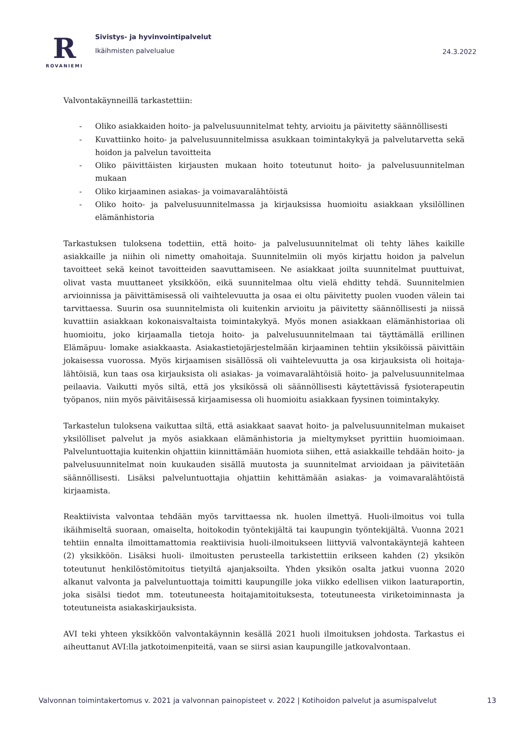R
ROVANIEMI
Sivistys- ja hyvinvointipalvelut
Ikäihmisten palvelualue
24.3.2022
Valvontakäynneillä tarkastettiin:
- Oliko asiakkaiden hoito- ja palvelusuunnitelmat tehty, arvioitu ja päivitetty säännöllisesti
- Kuvattiinko hoito- ja palvelusuunnitelmissa asukkaan toimintakykyä ja palvelutarvetta sekä hoidon ja palvelun tavoitteita
- Oliko päivittäisten kirjausten mukaan hoito toteutunut hoito- ja palvelusuunnitelman mukaan
- Oliko kirjaaminen asiakas- ja voimavaralähtöistä
- Oliko hoito- ja palvelusuunnitelmassa ja kirjauksissa huomioitu asiakkaan yksilöllinen elämänhistoria
Tarkastuksen tuloksena todettiin, että hoito- ja palvelusuunnitelmat oli tehty lähes kaikille asiakkaille ja niihin oli nimetty omahoitaja. Suunnitelmiin oli myös kirjattu hoidon ja palvelun tavoitteet sekä keinot tavoitteiden saavuttamiseen. Ne asiakkaat joilta suunnitelmat puuttuivat, olivat vasta muuttaneet yksikköön, eikä suunnitelmaa oltu vielä ehditty tehdä. Suunnitelmien arvioinnissa ja päivittämisessä oli vaihtelevuutta ja osaa ei oltu päivitetty puolen vuoden välein tai tarvittaessa. Suurin osa suunnitelmista oli kuitenkin arvioitu ja päivitetty säännöllisesti ja niissä kuvattiin asiakkaan kokonaisvaltaista toimintakykyä. Myös monen asiakkaan elämänhistoriaa oli huomioitu, joko kirjaamalla tietoja hoito- ja palvelusuunnitelmaan tai täyttämällä erillinen Elämäpuu- lomake asiakkaasta. Asiakastietojärjestelmään kirjaaminen tehtiin yksiköissä päivittäin jokaisessa vuorossa. Myös kirjaamisen sisällössä oli vaihtelevuutta ja osa kirjauksista oli hoitaja-lähtöisiä, kun taas osa kirjauksista oli asiakas- ja voimavaralähtöisiä hoito- ja palvelusuunnitelmaa peilaavia. Vaikutti myös siltä, että jos yksikössä oli säännöllisesti käytettävissä fysioterapeutin työpanos, niin myös päivitäisessä kirjaamisessa oli huomioitu asiakkaan fyysinen toimintakyky.
Tarkastelun tuloksena vaikuttaa siltä, että asiakkaat saavat hoito- ja palvelusuunnitelman mukaiset yksilölliset palvelut ja myös asiakkaan elämänhistoria ja mieltymykset pyrittiin huomioimaan. Palveluntuottajia kuitenkin ohjattiin kiinnittämään huomiota siihen, että asiakkaille tehdään hoito- ja palvelusuunnitelmat noin kuukauden sisällä muutosta ja suunnitelmat arvioidaan ja päivitetään säännöllisesti. Lisäksi palveluntuottajia ohjattiin kehittämään asiakas- ja voimavaralähtöistä kirjaamista.
Reaktiivista valvontaa tehdään myös tarvittaessa nk. huolen ilmettyä. Huoli-ilmoitus voi tulla ikäihmiseltä suoraan, omaiselta, hoitokodin työntekijältä tai kaupungin työntekijältä. Vuonna 2021 tehtiin ennalta ilmoittamattomia reaktiivisia huoli-ilmoitukseen liittyviä valvontakäyntejä kahteen (2) yksikköön. Lisäksi huoli- ilmoitusten perusteella tarkistettiin erikseen kahden (2) yksikön toteutunut henkilöstömitoitus tietyiltä ajanjaksoilta. Yhden yksikön osalta jatkui vuonna 2020 alkanut valvonta ja palveluntuottaja toimitti kaupungille joka viikko edellisen viikon laaturaportin, joka sisälsi tiedot mm. toteutuneesta hoitajamitoituksesta, toteutuneesta viriketoiminnasta ja toteutuneista asiakaskirjauksista.
AVI teki yhteen yksikköön valvontakäynnin kesällä 2021 huoli ilmoituksen johdosta. Tarkastus ei aiheuttanut AVI:lla jatkotoimenpiteitä, vaan se siirsi asian kaupungille jatkovalvontaan.
Valvonnan toimintakertomus v. 2021 ja valvonnan painopisteet v. 2022 | Kotihoidon palvelut ja asumispalvelut 13